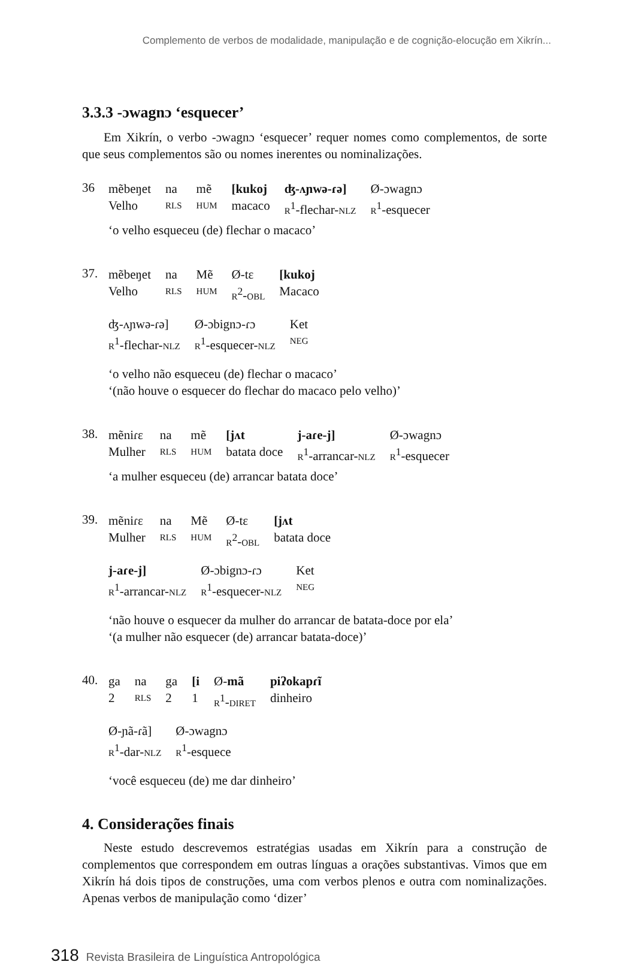Complemento de verbos de modalidade, manipulação e de cognição-elocução em Xikrín...
3.3.3 -ɔwagnɔ ‘esquecer’
Em Xikrín, o verbo -ɔwagnɔ ‘esquecer’ requer nomes como complementos, de sorte que seus complementos são ou nomes inerentes ou nominalizações.
36
| mẽbeŋet | na | mẽ | [kukoj | ʤ-ʌɲwə-ɾə] | Ø-ɔwagnɔ |
| Velho | RLS | HUM | macaco | R<sup>1</sup>-flechar- NLZ | R<sup>1</sup>-esquecer |
‘o velho esqueceu (de) flechar o macaco’
37.
| mẽbeŋet | na | Mẽ | Ø-tɛ | [kukoj |
| Velho | RLS | HUM | R<sup>2</sup>- OBL | Macaco |
| ʤ-ʌɲwə-ɾə] | Ø-ɔbignɔ-ɾɔ | Ket |
| R<sup>1</sup>-flechar- NLZ | R<sup>1</sup>-esquecer- NLZ | NEG |
‘o velho não esqueceu (de) flechar o macaco’
‘(não houve o esquecer do flechar do macaco pelo velho)’
38.
| mẽniɾɛ | na | mẽ | [jʌt | j-aɾe-j] | Ø-ɔwagnɔ |
| Mulher | RLS | HUM | batata doce | R<sup>1</sup>-arrancar- NLZ | R<sup>1</sup>-esquecer |
‘a mulher esqueceu (de) arrancar batata doce’
39.
| mẽniɾɛ | na | Mẽ | Ø-tɛ | [jʌt |
| Mulher | RLS | HUM | R<sup>2</sup>- OBL | batata doce |
| j-aɾe-j] | Ø-ɔbignɔ-ɾɔ | Ket |
| R<sup>1</sup>-arrancar- NLZ | R<sup>1</sup>-esquecer- NLZ | NEG |
‘não houve o esquecer da mulher do arrancar de batata-doce por ela’
‘(a mulher não esquecer (de) arrancar batata-doce)’
40.
| ga | na | ga | [i | Ø- mã | piʔokapɾĩ |
| 2 | RLS | 2 | 1 | R<sup>1</sup>- DIRET | dinheiro |
| Ø-ɲã-ɾã] | Ø-ɔwagnɔ |
| R<sup>1</sup>-dar- NLZ | R<sup>1</sup>-esquece |
‘você esqueceu (de) me dar dinheiro’
4. Considerações finais
Neste estudo descrevemos estratégias usadas em Xikrín para a construção de complementos que correspondem em outras línguas a orações substantivas. Vimos que em Xikrín há dois tipos de construções, uma com verbos plenos e outra com nominalizações. Apenas verbos de manipulação como ‘dizer’
318 Revista Brasileira de Linguística Antropológica